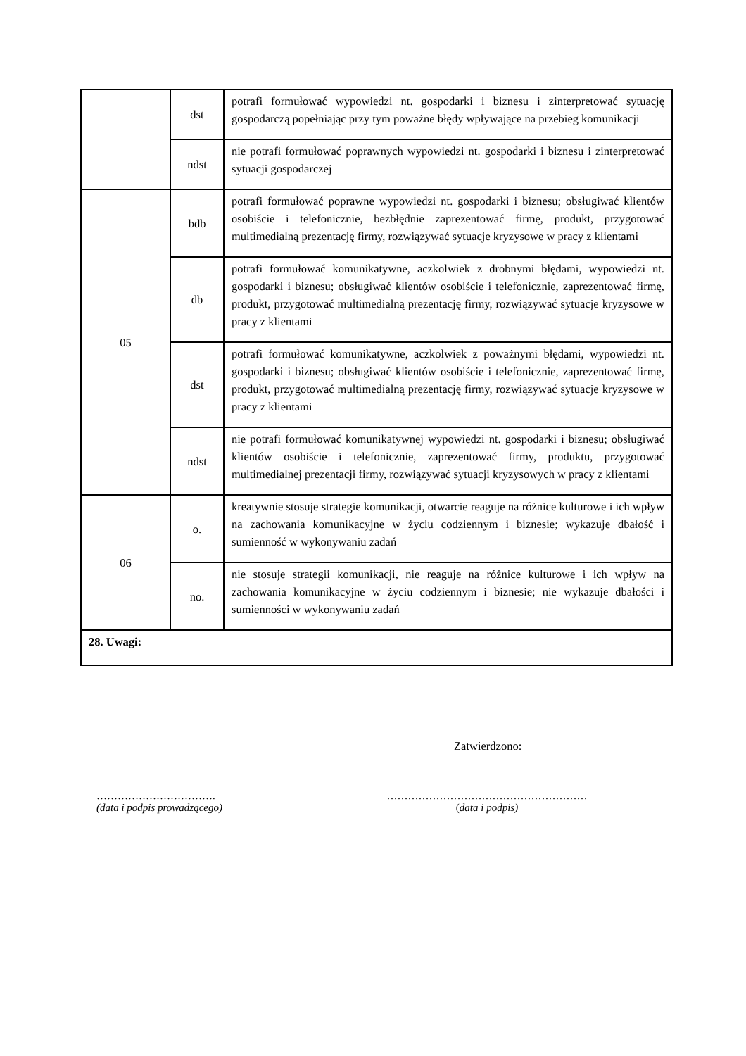| | dst | potrafi formułować wypowiedzi nt. gospodarki i biznesu i zinterpretować sytuację gospodarczą popełniając przy tym poważne błędy wpływające na przebieg komunikacji |
| | ndst | nie potrafi formułować poprawnych wypowiedzi nt. gospodarki i biznesu i zinterpretować sytuacji gospodarczej |
| 05 | bdb | potrafi formułować poprawne wypowiedzi nt. gospodarki i biznesu; obsługiwać klientów osobiście i telefonicznie, bezbłędnie zaprezentować firmę, produkt, przygotować multimedialną prezentację firmy, rozwiązywać sytuacje kryzysowe w pracy z klientami |
| | db | potrafi formułować komunikatywne, aczkolwiek z drobnymi błędami, wypowiedzi nt. gospodarki i biznesu; obsługiwać klientów osobiście i telefonicznie, zaprezentować firmę, produkt, przygotować multimedialną prezentację firmy, rozwiązywać sytuacje kryzysowe w pracy z klientami |
| | dst | potrafi formułować komunikatywne, aczkolwiek z poważnymi błędami, wypowiedzi nt. gospodarki i biznesu; obsługiwać klientów osobiście i telefonicznie, zaprezentować firmę, produkt, przygotować multimedialną prezentację firmy, rozwiązywać sytuacje kryzysowe w pracy z klientami |
| | ndst | nie potrafi formułować komunikatywnej wypowiedzi nt. gospodarki i biznesu; obsługiwać klientów osobiście i telefonicznie, zaprezentować firmy, produktu, przygotować multimedialnej prezentacji firmy, rozwiązywać sytuacji kryzysowych w pracy z klientami |
| 06 | o. | kreatywnie stosuje strategie komunikacji, otwarcie reaguje na różnice kulturowe i ich wpływ na zachowania komunikacyjne w życiu codziennym i biznesie; wykazuje dbałość i sumienność w wykonywaniu zadań |
| | no. | nie stosuje strategii komunikacji, nie reaguje na różnice kulturowe i ich wpływ na zachowania komunikacyjne w życiu codziennym i biznesie; nie wykazuje dbałości i sumienności w wykonywaniu zadań |
| 28. Uwagi: | | |
Zatwierdzono:
…………………………….
(data i podpis prowadzącego)
…………………………………………………
(data i podpis)